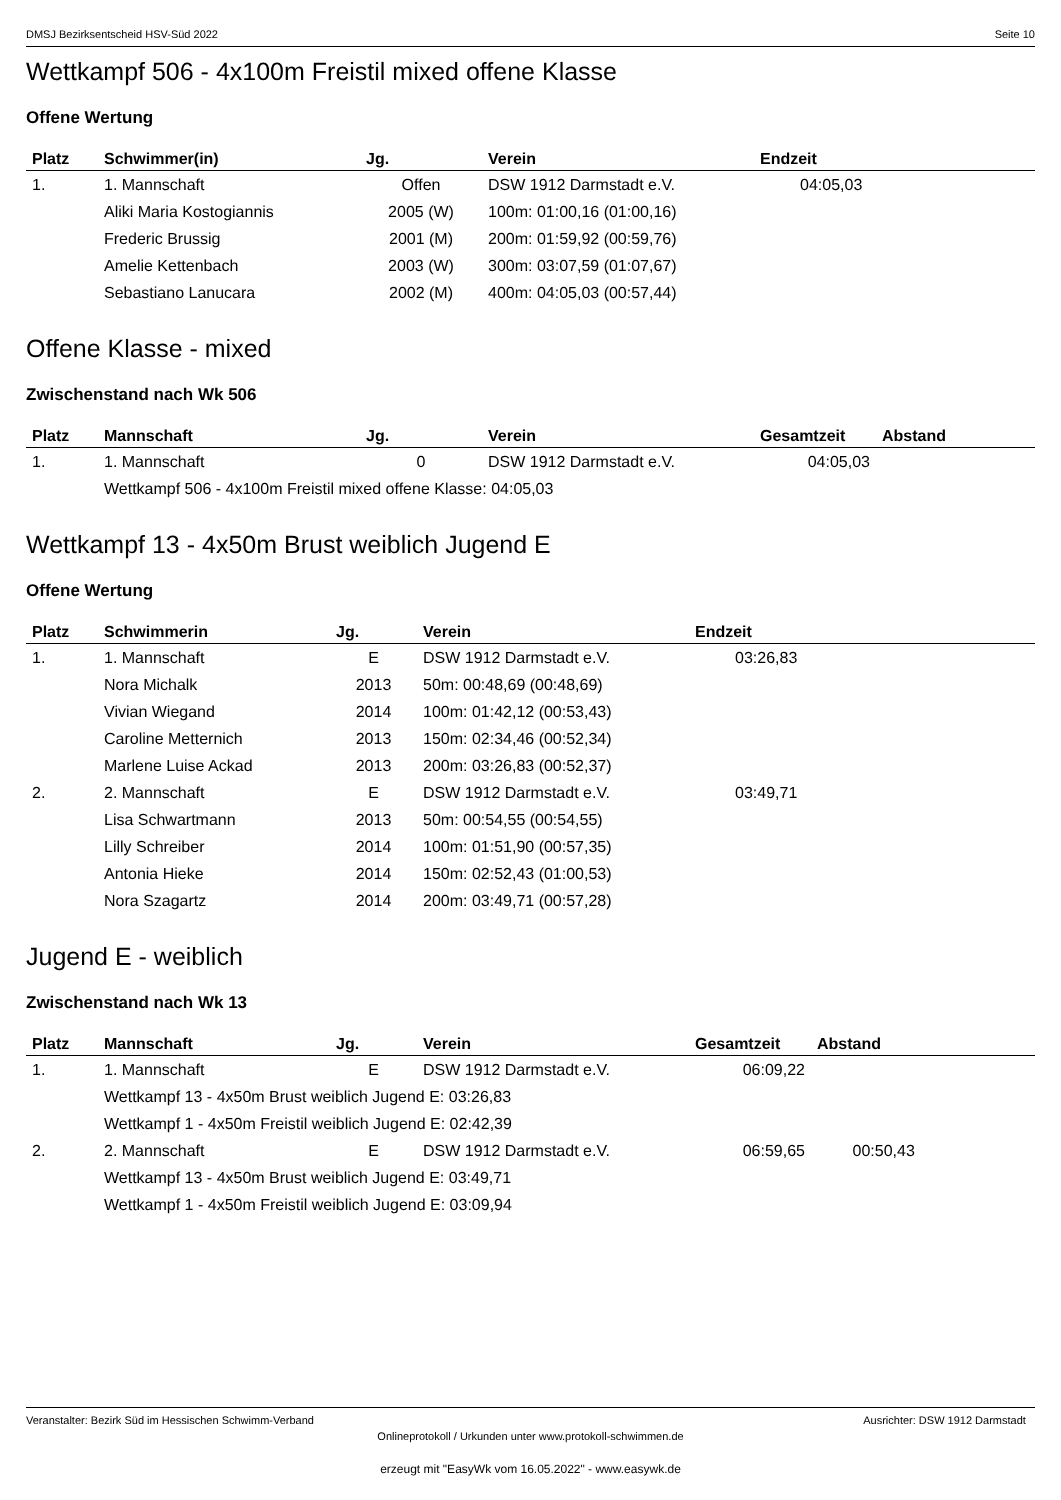DMSJ Bezirksentscheid HSV-Süd 2022 Seite 10
Wettkampf 506 - 4x100m Freistil mixed offene Klasse
Offene Wertung
| Platz | Schwimmer(in) | Jg. | Verein | Endzeit |
| --- | --- | --- | --- | --- |
| 1. | 1. Mannschaft | Offen | DSW 1912 Darmstadt e.V. | 04:05,03 |
| | Aliki Maria Kostogiannis | 2005 (W) | 100m: 01:00,16 (01:00,16) | |
| | Frederic Brussig | 2001 (M) | 200m: 01:59,92 (00:59,76) | |
| | Amelie Kettenbach | 2003 (W) | 300m: 03:07,59 (01:07,67) | |
| | Sebastiano Lanucara | 2002 (M) | 400m: 04:05,03 (00:57,44) | |
Offene Klasse - mixed
Zwischenstand nach Wk 506
| Platz | Mannschaft | Jg. | Verein | Gesamtzeit | Abstand |
| --- | --- | --- | --- | --- | --- |
| 1. | 1. Mannschaft | 0 | DSW 1912 Darmstadt e.V. | 04:05,03 | |
| | Wettkampf 506 - 4x100m Freistil mixed offene Klasse: 04:05,03 | | | | |
Wettkampf 13 - 4x50m Brust weiblich Jugend E
Offene Wertung
| Platz | Schwimmerin | Jg. | Verein | Endzeit |
| --- | --- | --- | --- | --- |
| 1. | 1. Mannschaft | E | DSW 1912 Darmstadt e.V. | 03:26,83 |
| | Nora Michalk | 2013 | 50m: 00:48,69 (00:48,69) | |
| | Vivian Wiegand | 2014 | 100m: 01:42,12 (00:53,43) | |
| | Caroline Metternich | 2013 | 150m: 02:34,46 (00:52,34) | |
| | Marlene Luise Ackad | 2013 | 200m: 03:26,83 (00:52,37) | |
| 2. | 2. Mannschaft | E | DSW 1912 Darmstadt e.V. | 03:49,71 |
| | Lisa Schwartmann | 2013 | 50m: 00:54,55 (00:54,55) | |
| | Lilly Schreiber | 2014 | 100m: 01:51,90 (00:57,35) | |
| | Antonia Hieke | 2014 | 150m: 02:52,43 (01:00,53) | |
| | Nora Szagartz | 2014 | 200m: 03:49,71 (00:57,28) | |
Jugend E - weiblich
Zwischenstand nach Wk 13
| Platz | Mannschaft | Jg. | Verein | Gesamtzeit | Abstand |
| --- | --- | --- | --- | --- | --- |
| 1. | 1. Mannschaft | E | DSW 1912 Darmstadt e.V. | 06:09,22 | |
| | Wettkampf 13 - 4x50m Brust weiblich Jugend E: 03:26,83 | | | | |
| | Wettkampf 1 - 4x50m Freistil weiblich Jugend E: 02:42,39 | | | | |
| 2. | 2. Mannschaft | E | DSW 1912 Darmstadt e.V. | 06:59,65 | 00:50,43 |
| | Wettkampf 13 - 4x50m Brust weiblich Jugend E: 03:49,71 | | | | |
| | Wettkampf 1 - 4x50m Freistil weiblich Jugend E: 03:09,94 | | | | |
Veranstalter: Bezirk Süd im Hessischen Schwimm-Verband Ausrichter: DSW 1912 Darmstadt
Onlineprotokoll / Urkunden unter www.protokoll-schwimmen.de
erzeugt mit "EasyWk vom 16.05.2022" - www.easywk.de